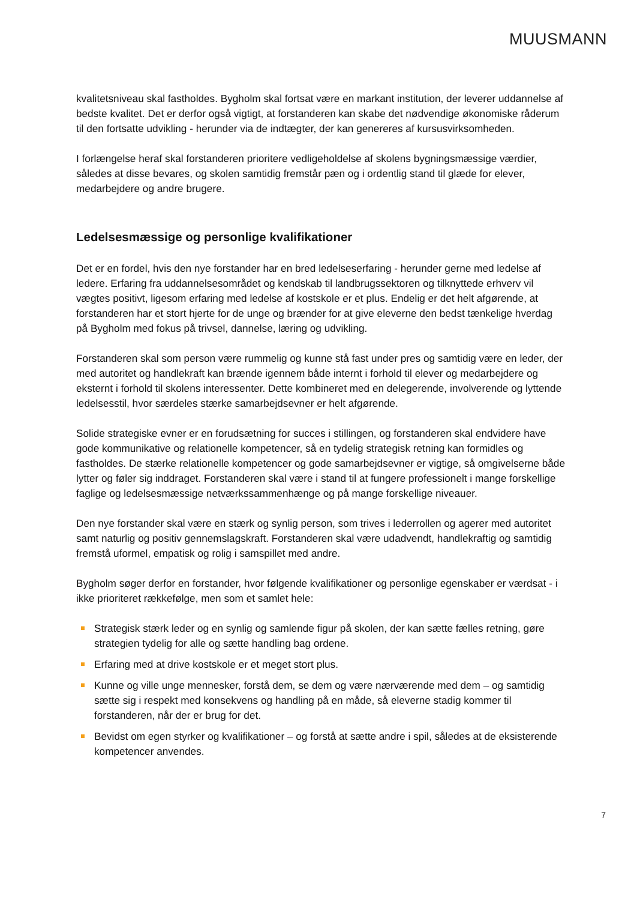MUUSMANN
kvalitetsniveau skal fastholdes. Bygholm skal fortsat være en markant institution, der leverer uddannelse af bedste kvalitet. Det er derfor også vigtigt, at forstanderen kan skabe det nødvendige økonomiske råderum til den fortsatte udvikling - herunder via de indtægter, der kan genereres af kursusvirksomheden.
I forlængelse heraf skal forstanderen prioritere vedligeholdelse af skolens bygningsmæssige værdier, således at disse bevares, og skolen samtidig fremstår pæn og i ordentlig stand til glæde for elever, medarbejdere og andre brugere.
Ledelsesmæssige og personlige kvalifikationer
Det er en fordel, hvis den nye forstander har en bred ledelseserfaring - herunder gerne med ledelse af ledere. Erfaring fra uddannelsesområdet og kendskab til landbrugssektoren og tilknyttede erhverv vil vægtes positivt, ligesom erfaring med ledelse af kostskole er et plus. Endelig er det helt afgørende, at forstanderen har et stort hjerte for de unge og brænder for at give eleverne den bedst tænkelige hverdag på Bygholm med fokus på trivsel, dannelse, læring og udvikling.
Forstanderen skal som person være rummelig og kunne stå fast under pres og samtidig være en leder, der med autoritet og handlekraft kan brænde igennem både internt i forhold til elever og medarbejdere og eksternt i forhold til skolens interessenter. Dette kombineret med en delegerende, involverende og lyttende ledelsesstil, hvor særdeles stærke samarbejdsevner er helt afgørende.
Solide strategiske evner er en forudsætning for succes i stillingen, og forstanderen skal endvidere have gode kommunikative og relationelle kompetencer, så en tydelig strategisk retning kan formidles og fastholdes. De stærke relationelle kompetencer og gode samarbejdsevner er vigtige, så omgivelserne både lytter og føler sig inddraget. Forstanderen skal være i stand til at fungere professionelt i mange forskellige faglige og ledelsesmæssige netværkssammenhænge og på mange forskellige niveauer.
Den nye forstander skal være en stærk og synlig person, som trives i lederrollen og agerer med autoritet samt naturlig og positiv gennemslagskraft. Forstanderen skal være udadvendt, handlekraftig og samtidig fremstå uformel, empatisk og rolig i samspillet med andre.
Bygholm søger derfor en forstander, hvor følgende kvalifikationer og personlige egenskaber er værdsat - i ikke prioriteret rækkefølge, men som et samlet hele:
Strategisk stærk leder og en synlig og samlende figur på skolen, der kan sætte fælles retning, gøre strategien tydelig for alle og sætte handling bag ordene.
Erfaring med at drive kostskole er et meget stort plus.
Kunne og ville unge mennesker, forstå dem, se dem og være nærværende med dem – og samtidig sætte sig i respekt med konsekvens og handling på en måde, så eleverne stadig kommer til forstanderen, når der er brug for det.
Bevidst om egen styrker og kvalifikationer – og forstå at sætte andre i spil, således at de eksisterende kompetencer anvendes.
7